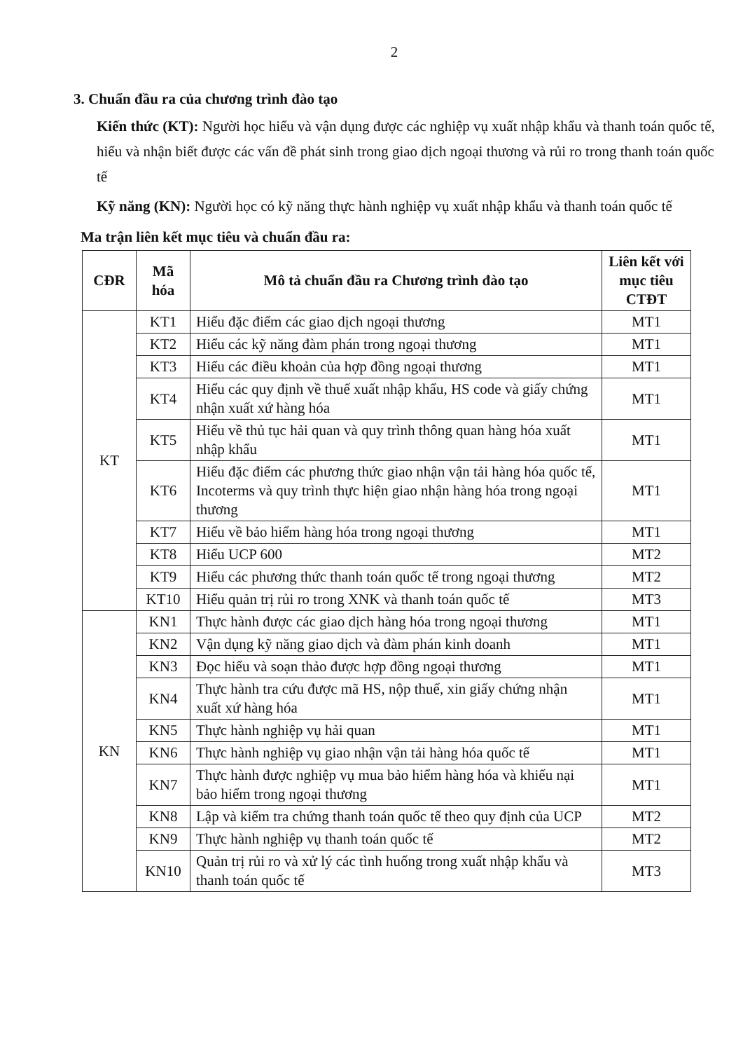2
3. Chuẩn đầu ra của chương trình đào tạo
Kiến thức (KT): Người học hiểu và vận dụng được các nghiệp vụ xuất nhập khẩu và thanh toán quốc tế, hiểu và nhận biết được các vấn đề phát sinh trong giao dịch ngoại thương và rủi ro trong thanh toán quốc tế
Kỹ năng (KN): Người học có kỹ năng thực hành nghiệp vụ xuất nhập khẩu và thanh toán quốc tế
Ma trận liên kết mục tiêu và chuẩn đầu ra:
| CĐR | Mã hóa | Mô tả chuẩn đầu ra Chương trình đào tạo | Liên kết với mục tiêu CTĐT |
| --- | --- | --- | --- |
| KT | KT1 | Hiểu đặc điểm các giao dịch ngoại thương | MT1 |
| | KT2 | Hiểu các kỹ năng đàm phán trong ngoại thương | MT1 |
| | KT3 | Hiểu các điều khoản của hợp đồng ngoại thương | MT1 |
| | KT4 | Hiểu các quy định về thuế xuất nhập khẩu, HS code và giấy chứng nhận xuất xứ hàng hóa | MT1 |
| | KT5 | Hiểu về thủ tục hải quan và quy trình thông quan hàng hóa xuất nhập khẩu | MT1 |
| | KT6 | Hiểu đặc điểm các phương thức giao nhận vận tải hàng hóa quốc tế, Incoterms và quy trình thực hiện giao nhận hàng hóa trong ngoại thương | MT1 |
| | KT7 | Hiểu về bảo hiểm hàng hóa trong ngoại thương | MT1 |
| | KT8 | Hiểu UCP 600 | MT2 |
| | KT9 | Hiểu các phương thức thanh toán quốc tế trong ngoại thương | MT2 |
| | KT10 | Hiểu quản trị rủi ro trong XNK và thanh toán quốc tế | MT3 |
| KN | KN1 | Thực hành được các giao dịch hàng hóa trong ngoại thương | MT1 |
| | KN2 | Vận dụng kỹ năng giao dịch và đàm phán kinh doanh | MT1 |
| | KN3 | Đọc hiểu và soạn thảo được hợp đồng ngoại thương | MT1 |
| | KN4 | Thực hành tra cứu được mã HS, nộp thuế, xin giấy chứng nhận xuất xứ hàng hóa | MT1 |
| | KN5 | Thực hành nghiệp vụ hải quan | MT1 |
| | KN6 | Thực hành nghiệp vụ giao nhận vận tải hàng hóa quốc tế | MT1 |
| | KN7 | Thực hành được nghiệp vụ mua bảo hiểm hàng hóa và khiếu nại bảo hiểm trong ngoại thương | MT1 |
| | KN8 | Lập và kiểm tra chứng thanh toán quốc tế theo quy định của UCP | MT2 |
| | KN9 | Thực hành nghiệp vụ thanh toán quốc tế | MT2 |
| | KN10 | Quản trị rủi ro và xử lý các tình huống trong xuất nhập khẩu và thanh toán quốc tế | MT3 |